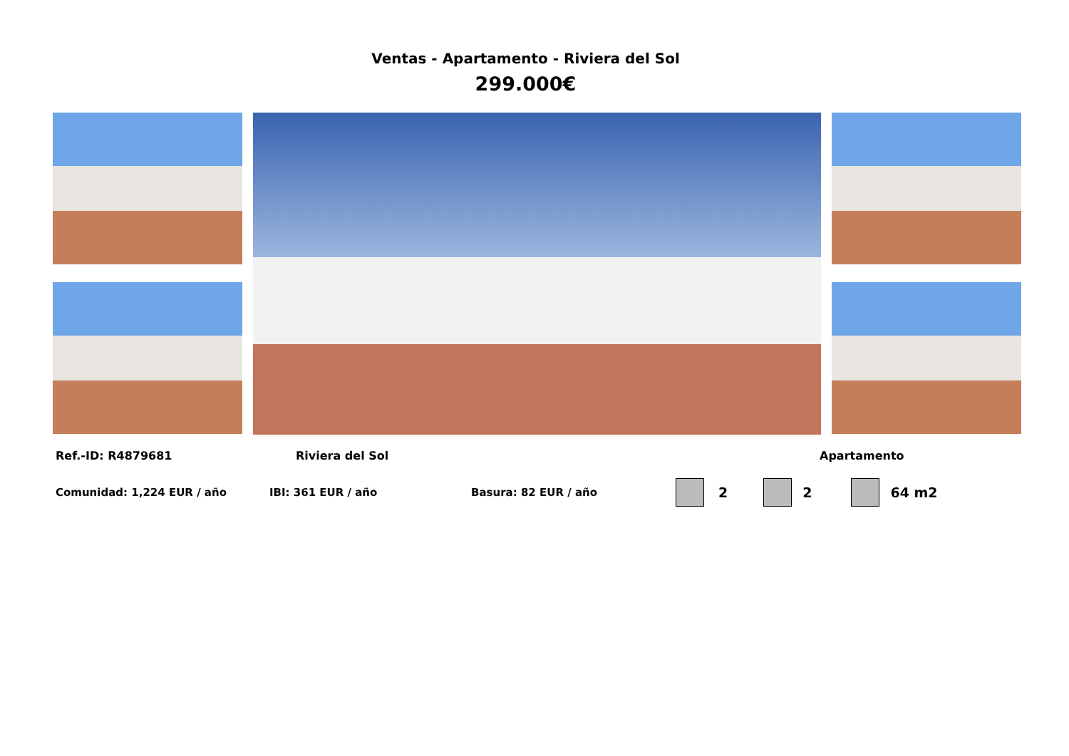Ventas - Apartamento - Riviera del Sol
299.000€
Ref.-ID: R4879681 Riviera del Sol Apartamento
Comunidad: 1,224 EUR / año IBI: 361 EUR / año Basura: 82 EUR / año 2 2 64 m2